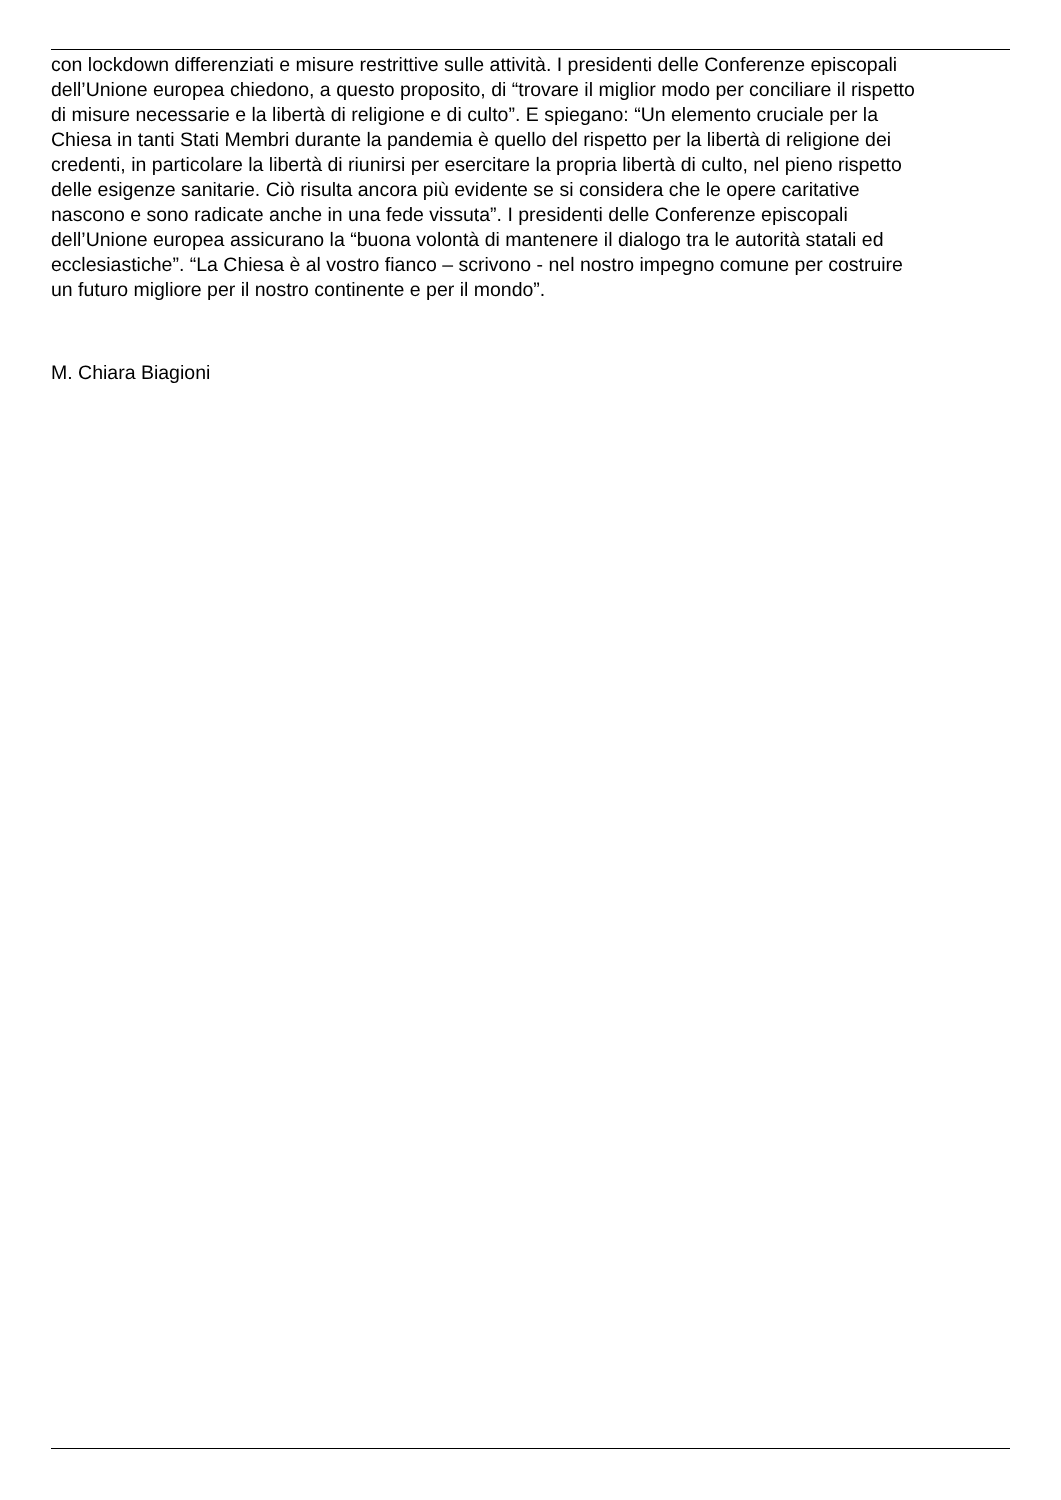con lockdown differenziati e misure restrittive sulle attività. I presidenti delle Conferenze episcopali
dell’Unione europea chiedono, a questo proposito, di “trovare il miglior modo per conciliare il rispetto
di misure necessarie e la libertà di religione e di culto”. E spiegano: “Un elemento cruciale per la
Chiesa in tanti Stati Membri durante la pandemia è quello del rispetto per la libertà di religione dei
credenti, in particolare la libertà di riunirsi per esercitare la propria libertà di culto, nel pieno rispetto
delle esigenze sanitarie. Ciò risulta ancora più evidente se si considera che le opere caritative
nascono e sono radicate anche in una fede vissuta”. I presidenti delle Conferenze episcopali
dell’Unione europea assicurano la “buona volontà di mantenere il dialogo tra le autorità statali ed
ecclesiastiche”. “La Chiesa è al vostro fianco – scrivono - nel nostro impegno comune per costruire
un futuro migliore per il nostro continente e per il mondo”.
M. Chiara Biagioni